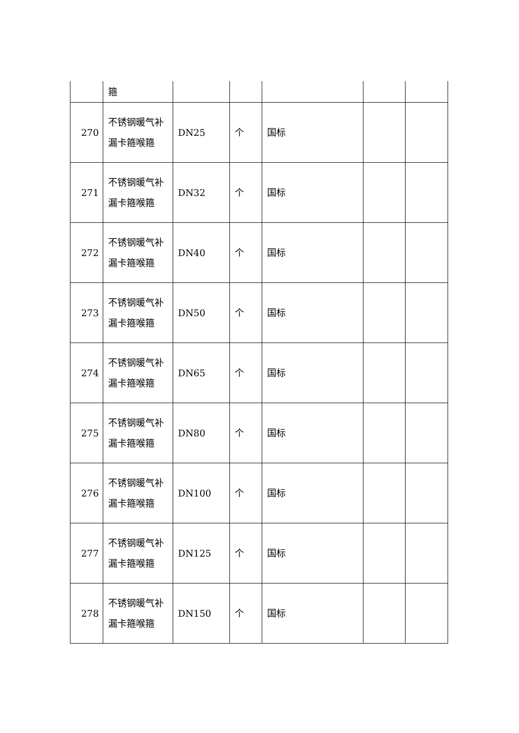| | 箍 | | | | | |
| 270 | 不锈钢暖气补漏卡箍喉箍 | DN25 | 个 | 国标 | | |
| 271 | 不锈钢暖气补漏卡箍喉箍 | DN32 | 个 | 国标 | | |
| 272 | 不锈钢暖气补漏卡箍喉箍 | DN40 | 个 | 国标 | | |
| 273 | 不锈钢暖气补漏卡箍喉箍 | DN50 | 个 | 国标 | | |
| 274 | 不锈钢暖气补漏卡箍喉箍 | DN65 | 个 | 国标 | | |
| 275 | 不锈钢暖气补漏卡箍喉箍 | DN80 | 个 | 国标 | | |
| 276 | 不锈钢暖气补漏卡箍喉箍 | DN100 | 个 | 国标 | | |
| 277 | 不锈钢暖气补漏卡箍喉箍 | DN125 | 个 | 国标 | | |
| 278 | 不锈钢暖气补漏卡箍喉箍 | DN150 | 个 | 国标 | | |